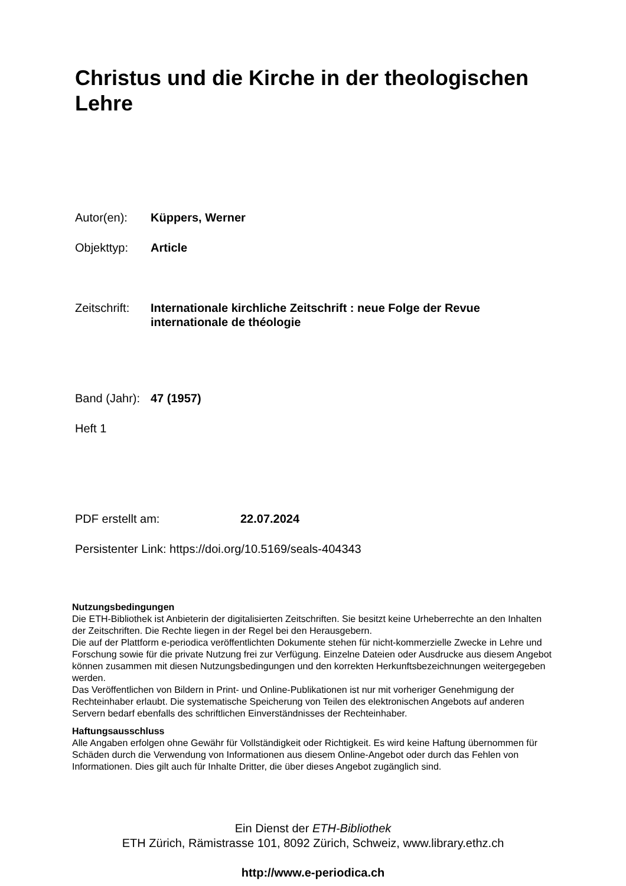Christus und die Kirche in der theologischen Lehre
Autor(en): Küppers, Werner
Objekttyp: Article
Zeitschrift: Internationale kirchliche Zeitschrift : neue Folge der Revue internationale de théologie
Band (Jahr): 47 (1957)
Heft 1
PDF erstellt am: 22.07.2024
Persistenter Link: https://doi.org/10.5169/seals-404343
Nutzungsbedingungen
Die ETH-Bibliothek ist Anbieterin der digitalisierten Zeitschriften. Sie besitzt keine Urheberrechte an den Inhalten der Zeitschriften. Die Rechte liegen in der Regel bei den Herausgebern.
Die auf der Plattform e-periodica veröffentlichten Dokumente stehen für nicht-kommerzielle Zwecke in Lehre und Forschung sowie für die private Nutzung frei zur Verfügung. Einzelne Dateien oder Ausdrucke aus diesem Angebot können zusammen mit diesen Nutzungsbedingungen und den korrekten Herkunftsbezeichnungen weitergegeben werden.
Das Veröffentlichen von Bildern in Print- und Online-Publikationen ist nur mit vorheriger Genehmigung der Rechteinhaber erlaubt. Die systematische Speicherung von Teilen des elektronischen Angebots auf anderen Servern bedarf ebenfalls des schriftlichen Einverständnisses der Rechteinhaber.
Haftungsausschluss
Alle Angaben erfolgen ohne Gewähr für Vollständigkeit oder Richtigkeit. Es wird keine Haftung übernommen für Schäden durch die Verwendung von Informationen aus diesem Online-Angebot oder durch das Fehlen von Informationen. Dies gilt auch für Inhalte Dritter, die über dieses Angebot zugänglich sind.
Ein Dienst der ETH-Bibliothek
ETH Zürich, Rämistrasse 101, 8092 Zürich, Schweiz, www.library.ethz.ch
http://www.e-periodica.ch